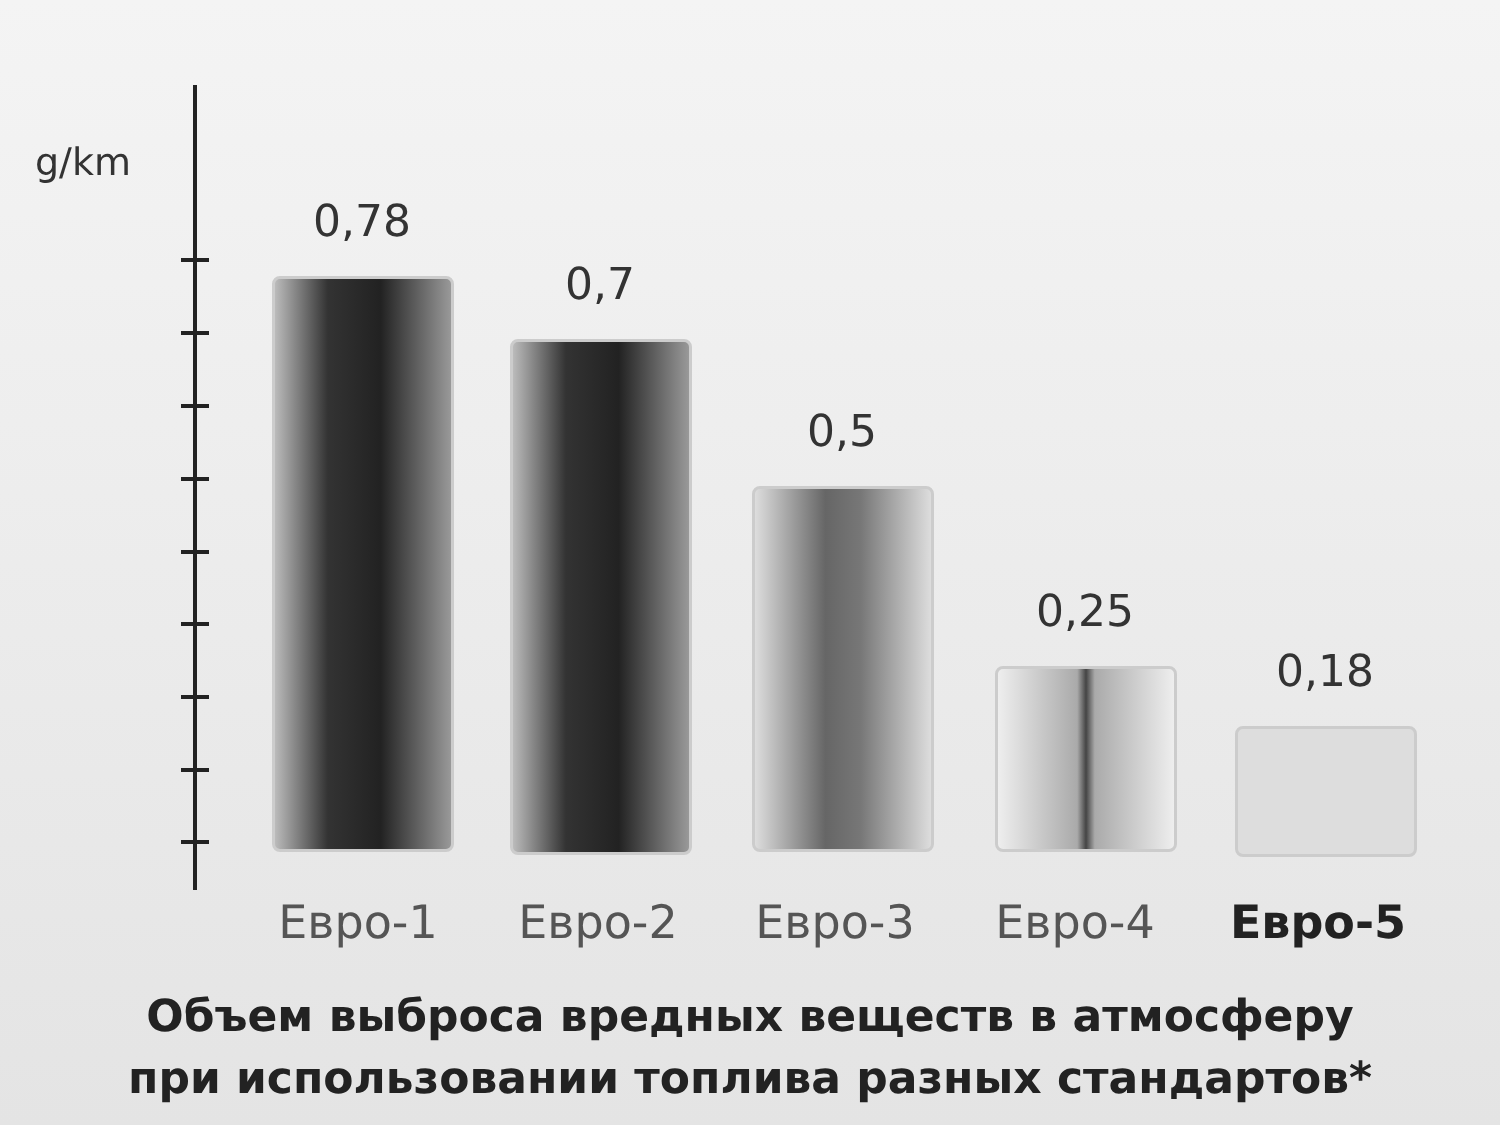g/km
0,78
0,7
0,5
0,25
0,18
Евро-1 Евро-2 Евро-3 Евро-4 Евро-5
Объем выброса вредных веществ в атмосферу
при использовании топлива разных стандартов*